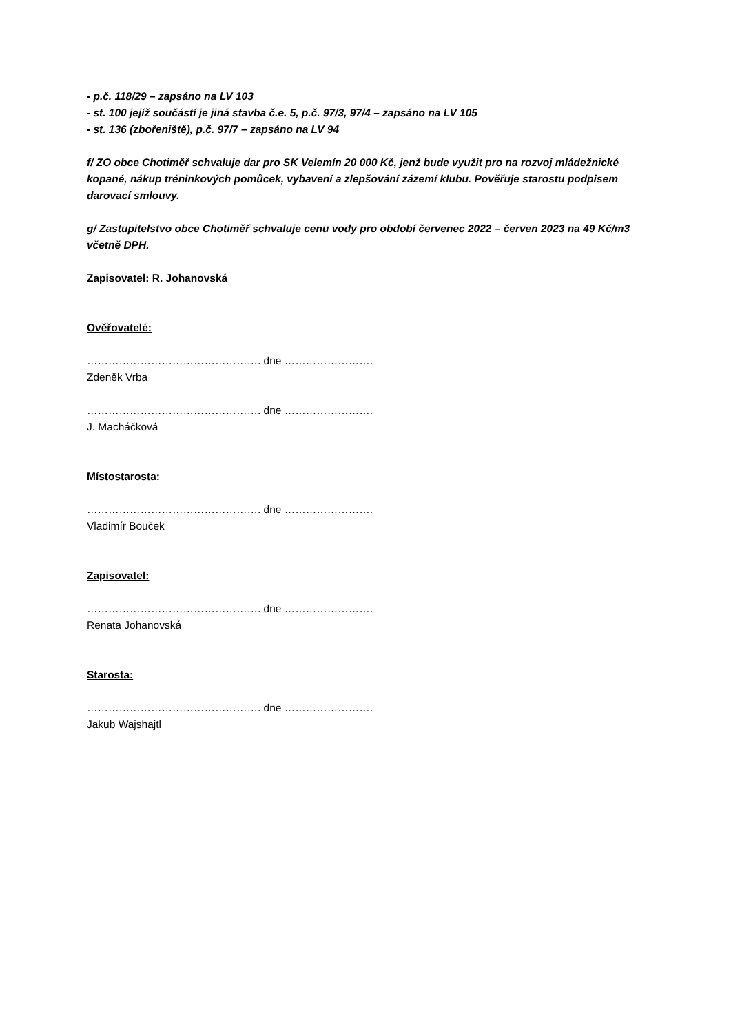- p.č. 118/29 – zapsáno na LV 103
- st. 100 jejíž součástí je jiná stavba č.e. 5, p.č. 97/3, 97/4 – zapsáno na LV 105
- st. 136 (zbořeniště), p.č. 97/7 – zapsáno na LV 94
f/ ZO obce Chotiměř schvaluje dar pro SK Velemín 20 000 Kč, jenž bude využit pro na rozvoj mládežnické kopané, nákup tréninkových pomůcek, vybavení a zlepšování zázemí klubu. Pověřuje starostu podpisem darovací smlouvy.
g/ Zastupitelstvo obce Chotiměř schvaluje cenu vody pro období červenec 2022 – červen 2023 na 49 Kč/m3 včetně DPH.
Zapisovatel: R. Johanovská
Ověřovatelé:
…………………………………………. dne …………………….
Zdeněk Vrba
…………………………………………. dne …………………….
J. Macháčková
Místostarosta:
…………………………………………. dne …………………….
Vladimír Bouček
Zapisovatel:
…………………………………………. dne …………………….
Renata Johanovská
Starosta:
…………………………………………. dne …………………….
Jakub Wajshajtl